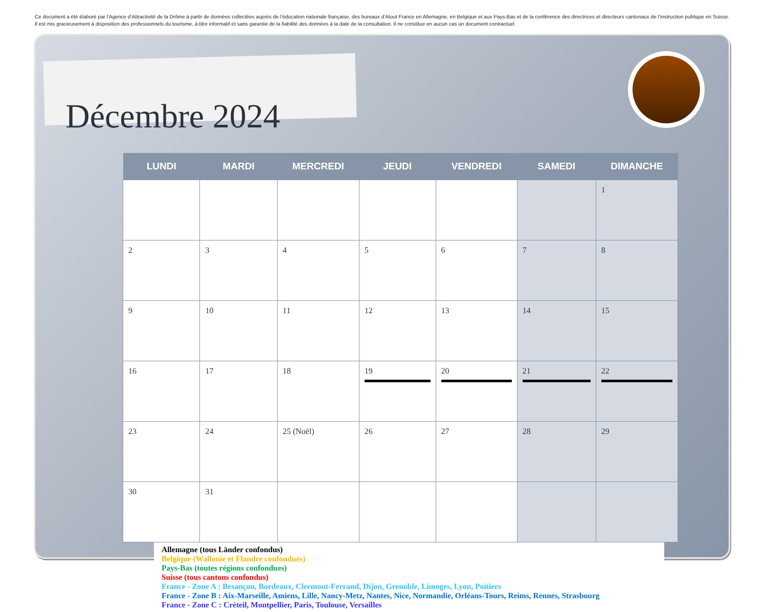Ce document a été élaboré par l’Agence d’Attractivité de la Drôme à partir de données collectées auprès de l’éducation nationale française, des bureaux d’Atout France en Allemagne, en Belgique et aux Pays-Bas et de la conférence des directrices et directeurs cantonaux de l’instruction publique en Suisse. Il est mis gracieusement à disposition des professionnels du tourisme, à titre informatif et sans garantie de la fiabilité des données à la date de la consultation. Il ne constitue en aucun cas un document contractuel.
Décembre 2024
| LUNDI | MARDI | MERCREDI | JEUDI | VENDREDI | SAMEDI | DIMANCHE |
| --- | --- | --- | --- | --- | --- | --- |
| | | | | | | 1 |
| 2 | 3 | 4 | 5 | 6 | 7 | 8 |
| 9 | 10 | 11 | 12 | 13 | 14 | 15 |
| 16 | 17 | 18 | 19 | 20 | 21 | 22 |
| 23 | 24 | 25 (Noël) | 26 | 27 | 28 | 29 |
| 30 | 31 | | | | | |
Allemagne (tous Länder confondus)
Belgique (Wallonie et Flandre confondues)
Pays-Bas (toutes régions confondues)
Suisse (tous cantons confondus)
France - Zone A : Besançon, Bordeaux, Clermont-Ferrand, Dijon, Grenoble, Limoges, Lyon, Poitiers
France - Zone B : Aix-Marseille, Amiens, Lille, Nancy-Metz, Nantes, Nice, Normandie, Orléans-Tours, Reims, Rennes, Strasbourg
France - Zone C : Créteil, Montpellier, Paris, Toulouse, Versailles